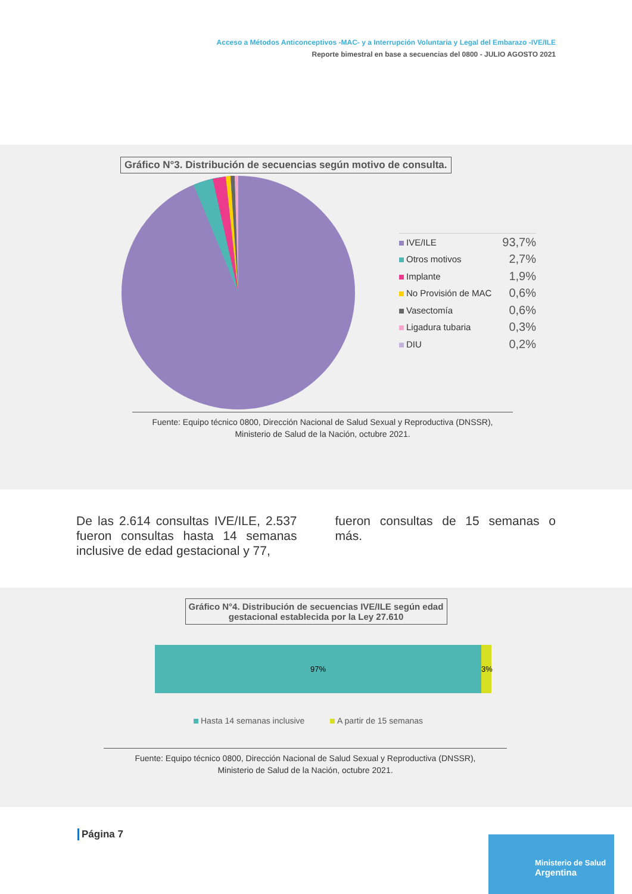Acceso a Métodos Anticonceptivos -MAC- y a Interrupción Voluntaria y Legal del Embarazo -IVE/ILE
Reporte bimestral en base a secuencias del 0800 - JULIO AGOSTO 2021
Gráfico N°3. Distribución de secuencias según motivo de consulta.
IVE/ILE 93,7%
Otros motivos 2,7%
Implante 1,9%
No Provisión de MAC 0,6%
Vasectomía 0,6%
Ligadura tubaria 0,3%
DIU 0,2%
Fuente: Equipo técnico 0800, Dirección Nacional de Salud Sexual y Reproductiva (DNSSR),
Ministerio de Salud de la Nación, octubre 2021.
De las 2.614 consultas IVE/ILE, 2.537 fueron consultas hasta 14 semanas inclusive de edad gestacional y 77,
fueron consultas de 15 semanas o más.
Gráfico N°4. Distribución de secuencias IVE/ILE según edad gestacional establecida por la Ley 27.610
97% 3%
Hasta 14 semanas inclusive A partir de 15 semanas
Fuente: Equipo técnico 0800, Dirección Nacional de Salud Sexual y Reproductiva (DNSSR),
Ministerio de Salud de la Nación, octubre 2021.
Página 7
Ministerio de Salud
Argentina